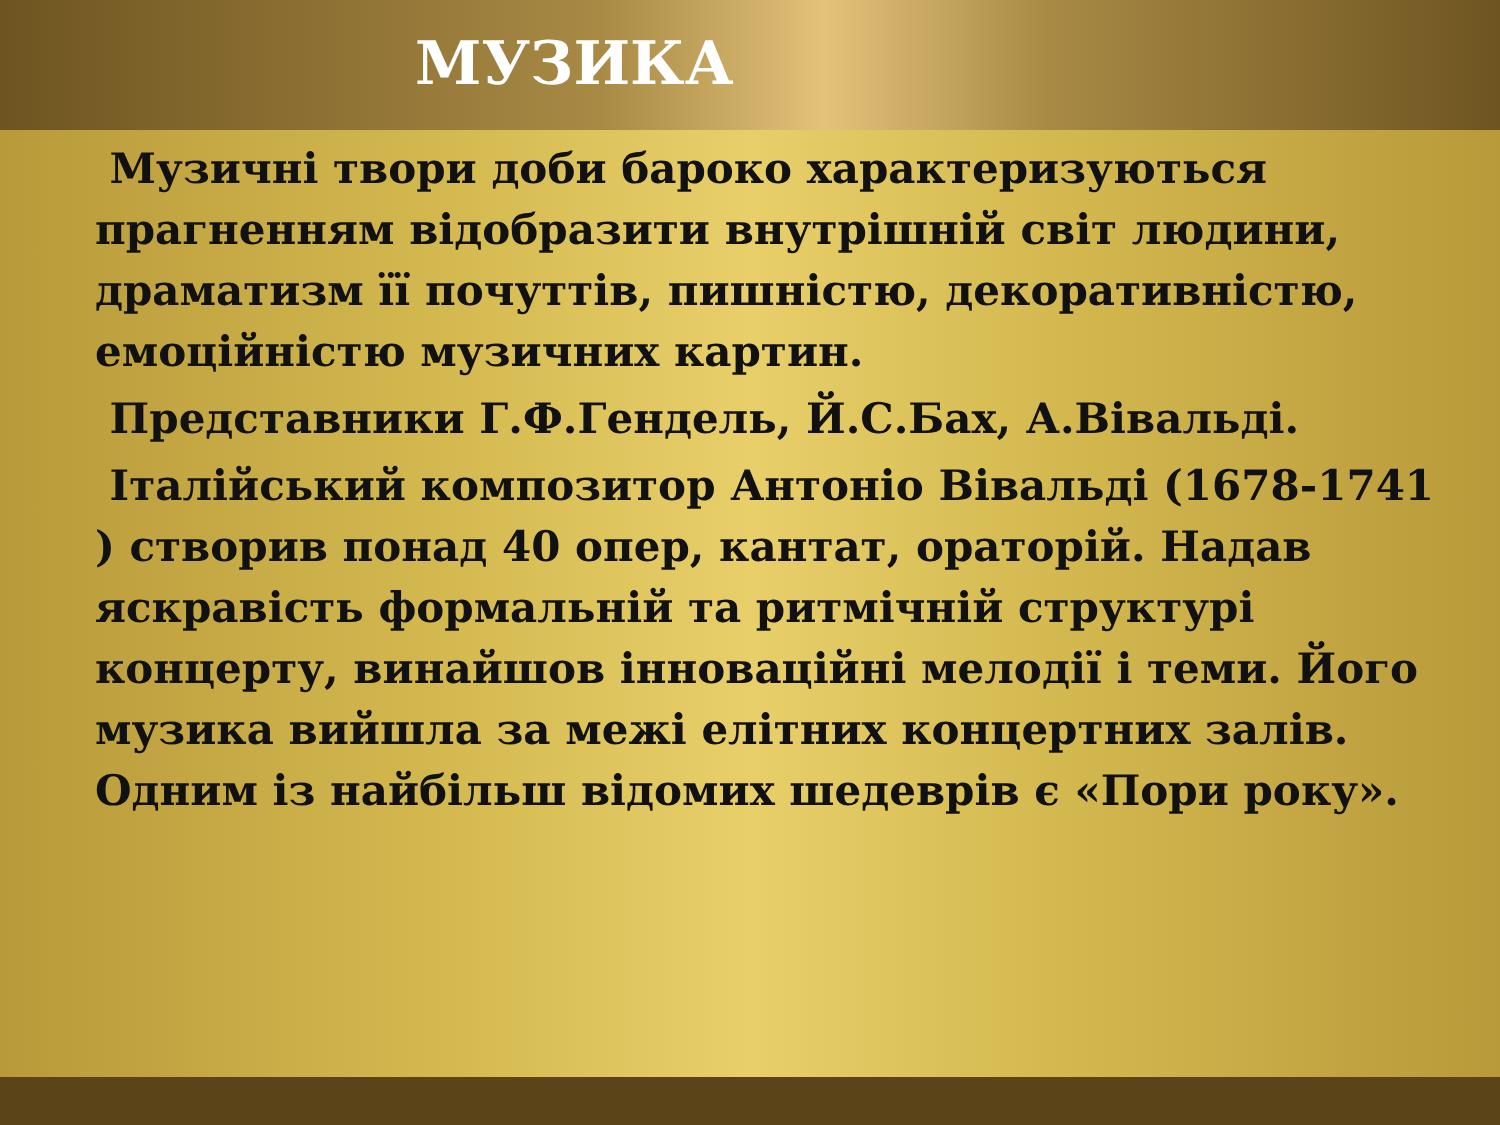МУЗИКА
Музичні твори доби бароко характеризуються прагненням відобразити внутрішній світ людини, драматизм її почуттів, пишністю, декоративністю, емоційністю музичних картин.
Представники Г.Ф.Гендель, Й.С.Бах, А.Вівальді.
Італійський композитор Антоніо Вівальді (1678-1741 ) створив понад 40 опер, кантат, ораторій. Надав яскравість формальній та ритмічній структурі концерту, винайшов інноваційні мелодії і теми. Його музика вийшла за межі елітних концертних залів. Одним із найбільш відомих шедеврів є «Пори року».